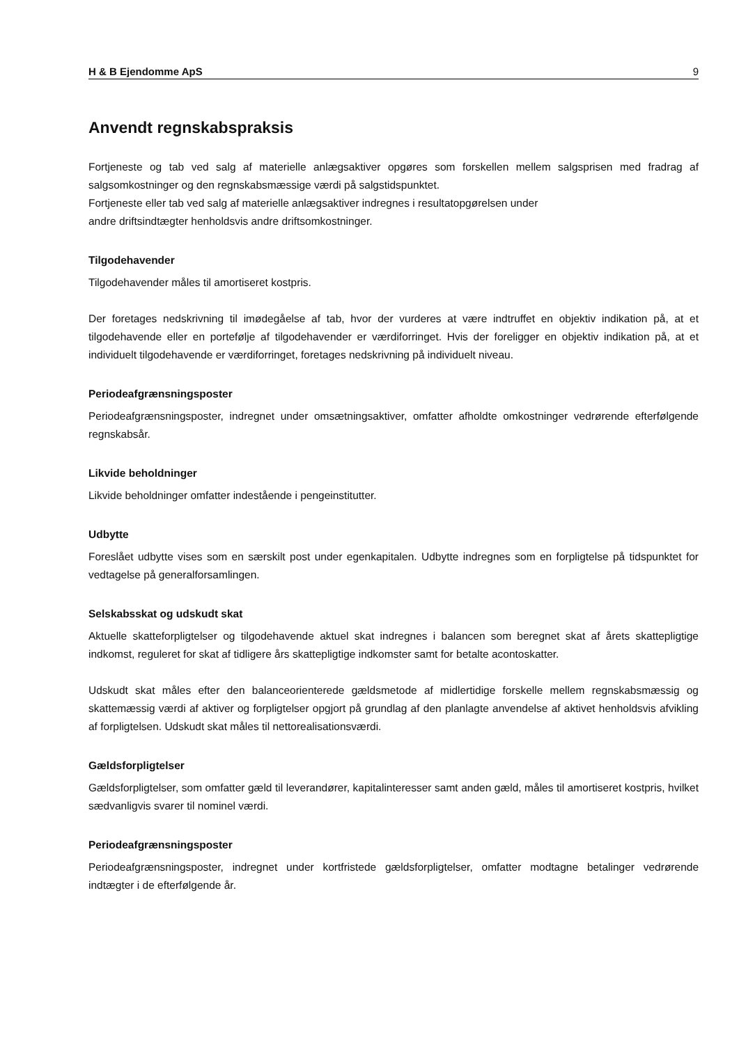H & B Ejendomme ApS 9
Anvendt regnskabspraksis
Fortjeneste og tab ved salg af materielle anlægsaktiver opgøres som forskellen mellem salgsprisen med fradrag af salgsomkostninger og den regnskabsmæssige værdi på salgstidspunktet.
Fortjeneste eller tab ved salg af materielle anlægsaktiver indregnes i resultatopgørelsen under
andre driftsindtægter henholdsvis andre driftsomkostninger.
Tilgodehavender
Tilgodehavender måles til amortiseret kostpris.
Der foretages nedskrivning til imødegåelse af tab, hvor der vurderes at være indtruffet en objektiv indikation på, at et tilgodehavende eller en portefølje af tilgodehavender er værdiforringet. Hvis der foreligger en objektiv indikation på, at et individuelt tilgodehavende er værdiforringet, foretages nedskrivning på individuelt niveau.
Periodeafgrænsningsposter
Periodeafgrænsningsposter, indregnet under omsætningsaktiver, omfatter afholdte omkostninger vedrørende efterfølgende regnskabsår.
Likvide beholdninger
Likvide beholdninger omfatter indestående i pengeinstitutter.
Udbytte
Foreslået udbytte vises som en særskilt post under egenkapitalen. Udbytte indregnes som en forpligtelse på tidspunktet for vedtagelse på generalforsamlingen.
Selskabsskat og udskudt skat
Aktuelle skatteforpligtelser og tilgodehavende aktuel skat indregnes i balancen som beregnet skat af årets skattepligtige indkomst, reguleret for skat af tidligere års skattepligtige indkomster samt for betalte acontoskatter.
Udskudt skat måles efter den balanceorienterede gældsmetode af midlertidige forskelle mellem regnskabsmæssig og skattemæssig værdi af aktiver og forpligtelser opgjort på grundlag af den planlagte anvendelse af aktivet henholdsvis afvikling af forpligtelsen. Udskudt skat måles til nettorealisationsværdi.
Gældsforpligtelser
Gældsforpligtelser, som omfatter gæld til leverandører, kapitalinteresser samt anden gæld, måles til amortiseret kostpris, hvilket sædvanligvis svarer til nominel værdi.
Periodeafgrænsningsposter
Periodeafgrænsningsposter, indregnet under kortfristede gældsforpligtelser, omfatter modtagne betalinger vedrørende indtægter i de efterfølgende år.